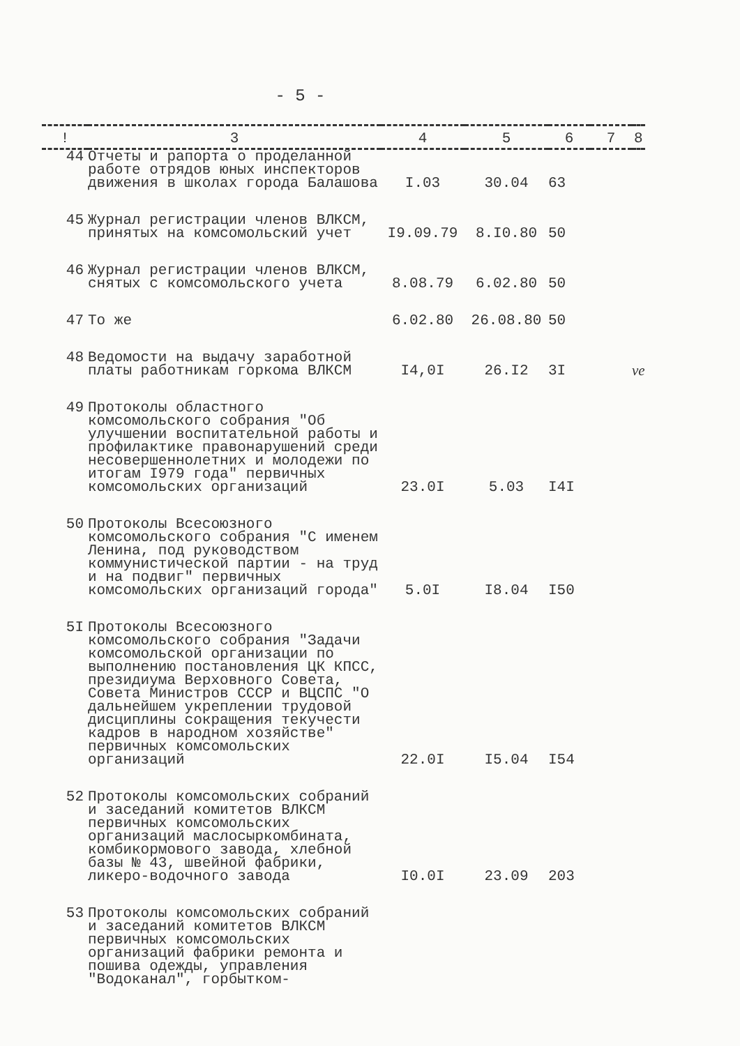- 5 -
| ! | 3 | 4 | 5 | 6 | 7 | 8 |
| --- | --- | --- | --- | --- | --- | --- |
| 44 | Отчеты и рапорта о проделанной работе отрядов юных инспекторов движения в школах города Балашова | I.03 | 30.04 | 63 | | |
| 45 | Журнал регистрации членов ВЛКСМ, принятых на комсомольский учет | I9.09.79 | 8.I0.80 | 50 | | |
| 46 | Журнал регистрации членов ВЛКСМ, снятых с комсомольского учета | 8.08.79 | 6.02.80 | 50 | | |
| 47 | То же | 6.02.80 | 26.08.80 | 50 | | |
| 48 | Ведомости на выдачу заработной платы работникам горкома ВЛКСМ | I4,0I | 26.I2 | 3I | | ve |
| 49 | Протоколы областного комсомольского собрания "Об улучшении воспитательной работы и профилактике правонарушений среди несовершеннолетних и молодежи по итогам I979 года" первичных комсомольских организаций | 23.0I | 5.03 | I4I | | |
| 50 | Протоколы Всесоюзного комсомольского собрания "С именем Ленина, под руководством коммунистической партии - на труд и на подвиг" первичных комсомольских организаций города" | 5.0I | I8.04 | I50 | | |
| 5I | Протоколы Всесоюзного комсомольского собрания "Задачи комсомольской организации по выполнению постановления ЦК КПСС, президиума Верховного Совета, Совета Министров СССР и ВЦСПС "О дальнейшем укреплении трудовой дисциплины сокращения текучести кадров в народном хозяйстве" первичных комсомольских организаций | 22.0I | I5.04 | I54 | | |
| 52 | Протоколы комсомольских собраний и заседаний комитетов ВЛКСМ первичных комсомольских организаций маслосыркомбината, комбикормового завода, хлебной базы № 43, швейной фабрики, ликеро-водочного завода | I0.0I | 23.09 | 203 | | |
| 53 | Протоколы комсомольских собраний и заседаний комитетов ВЛКСМ первичных комсомольских организаций фабрики ремонта и пошива одежды, управления "Водоканал", горбытком- | | | | | |